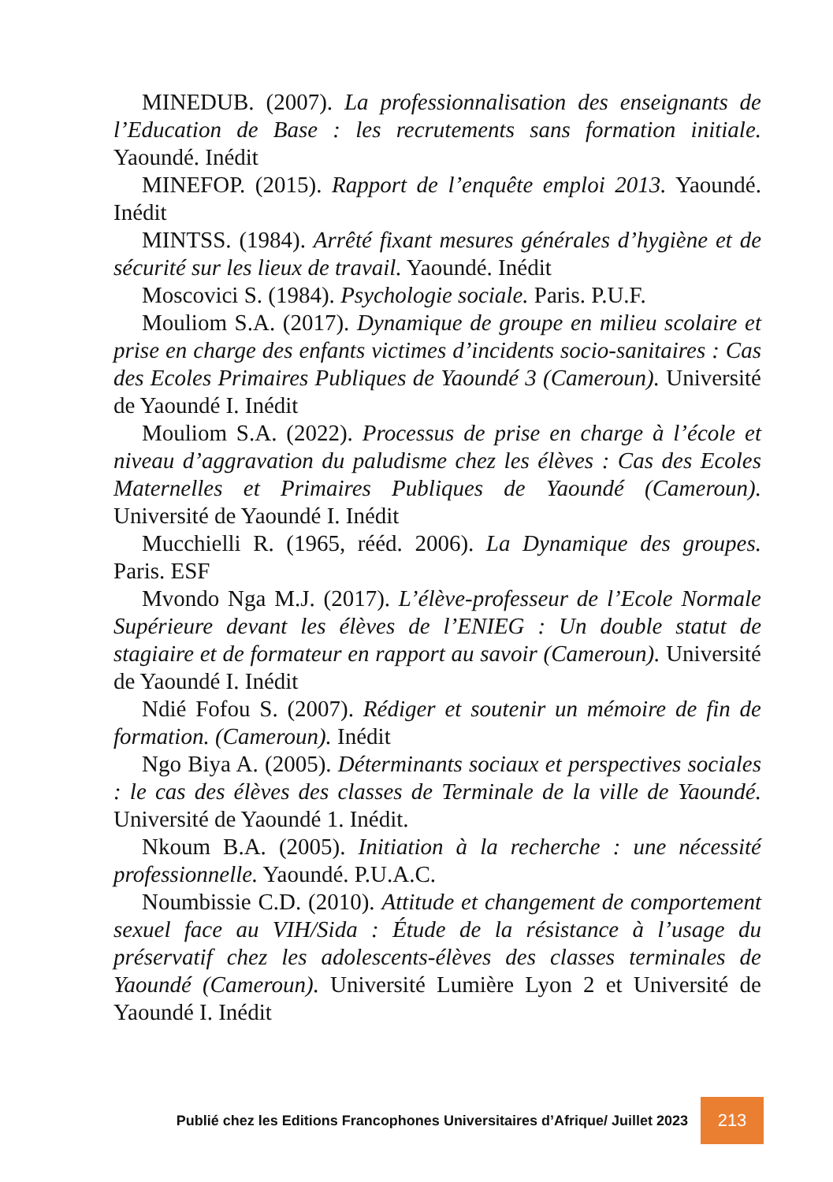MINEDUB. (2007). La professionnalisation des enseignants de l’Education de Base : les recrutements sans formation initiale. Yaoundé. Inédit
MINEFOP. (2015). Rapport de l’enquête emploi 2013. Yaoundé. Inédit
MINTSS. (1984). Arrêté fixant mesures générales d’hygiène et de sécurité sur les lieux de travail. Yaoundé. Inédit
Moscovici S. (1984). Psychologie sociale. Paris. P.U.F.
Mouliom S.A. (2017). Dynamique de groupe en milieu scolaire et prise en charge des enfants victimes d’incidents socio-sanitaires : Cas des Ecoles Primaires Publiques de Yaoundé 3 (Cameroun). Université de Yaoundé I. Inédit
Mouliom S.A. (2022). Processus de prise en charge à l’école et niveau d’aggravation du paludisme chez les élèves : Cas des Ecoles Maternelles et Primaires Publiques de Yaoundé (Cameroun). Université de Yaoundé I. Inédit
Mucchielli R. (1965, rééd. 2006). La Dynamique des groupes. Paris. ESF
Mvondo Nga M.J. (2017). L’élève-professeur de l’Ecole Normale Supérieure devant les élèves de l’ENIEG : Un double statut de stagiaire et de formateur en rapport au savoir (Cameroun). Université de Yaoundé I. Inédit
Ndié Fofou S. (2007). Rédiger et soutenir un mémoire de fin de formation. (Cameroun). Inédit
Ngo Biya A. (2005). Déterminants sociaux et perspectives sociales : le cas des élèves des classes de Terminale de la ville de Yaoundé. Université de Yaoundé 1. Inédit.
Nkoum B.A. (2005). Initiation à la recherche : une nécessité professionnelle. Yaoundé. P.U.A.C.
Noumbissie C.D. (2010). Attitude et changement de comportement sexuel face au VIH/Sida : Étude de la résistance à l’usage du préservatif chez les adolescents-élèves des classes terminales de Yaoundé (Cameroun). Université Lumière Lyon 2 et Université de Yaoundé I. Inédit
Publié chez les Editions Francophones Universitaires d’Afrique/ Juillet 2023
213